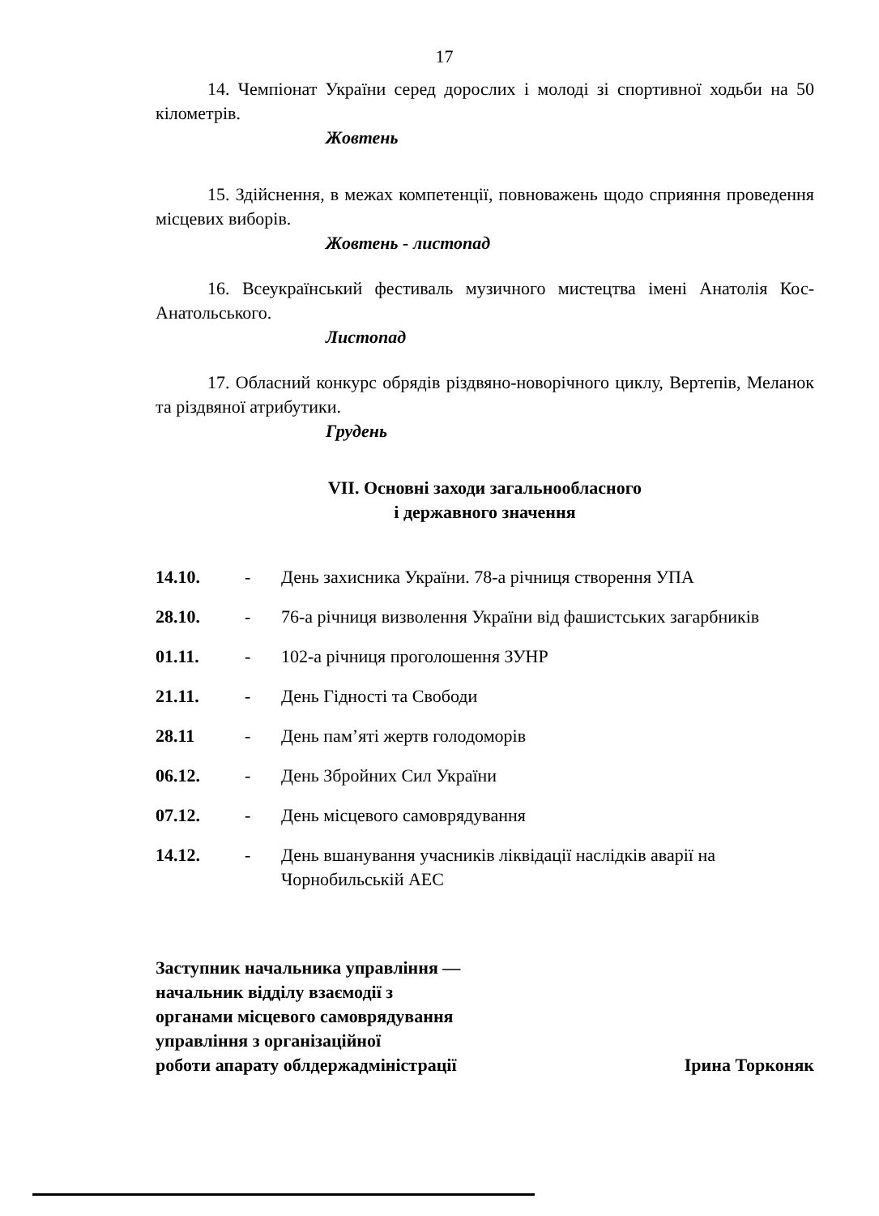17
14. Чемпіонат України серед дорослих і молоді зі спортивної ходьби на 50 кілометрів.
Жовтень
15. Здійснення, в межах компетенції, повноважень щодо сприяння проведення місцевих виборів.
Жовтень - листопад
16. Всеукраїнський фестиваль музичного мистецтва імені Анатолія Кос-Анатольського.
Листопад
17. Обласний конкурс обрядів різдвяно-новорічного циклу, Вертепів, Меланок та різдвяної атрибутики.
Грудень
VII. Основні заходи загальнообласного
і державного значення
| 14.10. | - | День захисника України. 78-а річниця створення УПА |
| 28.10. | - | 76-а річниця визволення України від фашистських загарбників |
| 01.11. | - | 102-а річниця проголошення ЗУНР |
| 21.11. | - | День Гідності та Свободи |
| 28.11 | - | День пам’яті жертв голодоморів |
| 06.12. | - | День Збройних Сил України |
| 07.12. | - | День місцевого самоврядування |
| 14.12. | - | День вшанування учасників ліквідації наслідків аварії на Чорнобильській АЕС |
Заступник начальника управління —
начальник відділу взаємодії з
органами місцевого самоврядування
управління з організаційної
роботи апарату облдержадміністрації
Ірина Торконяк